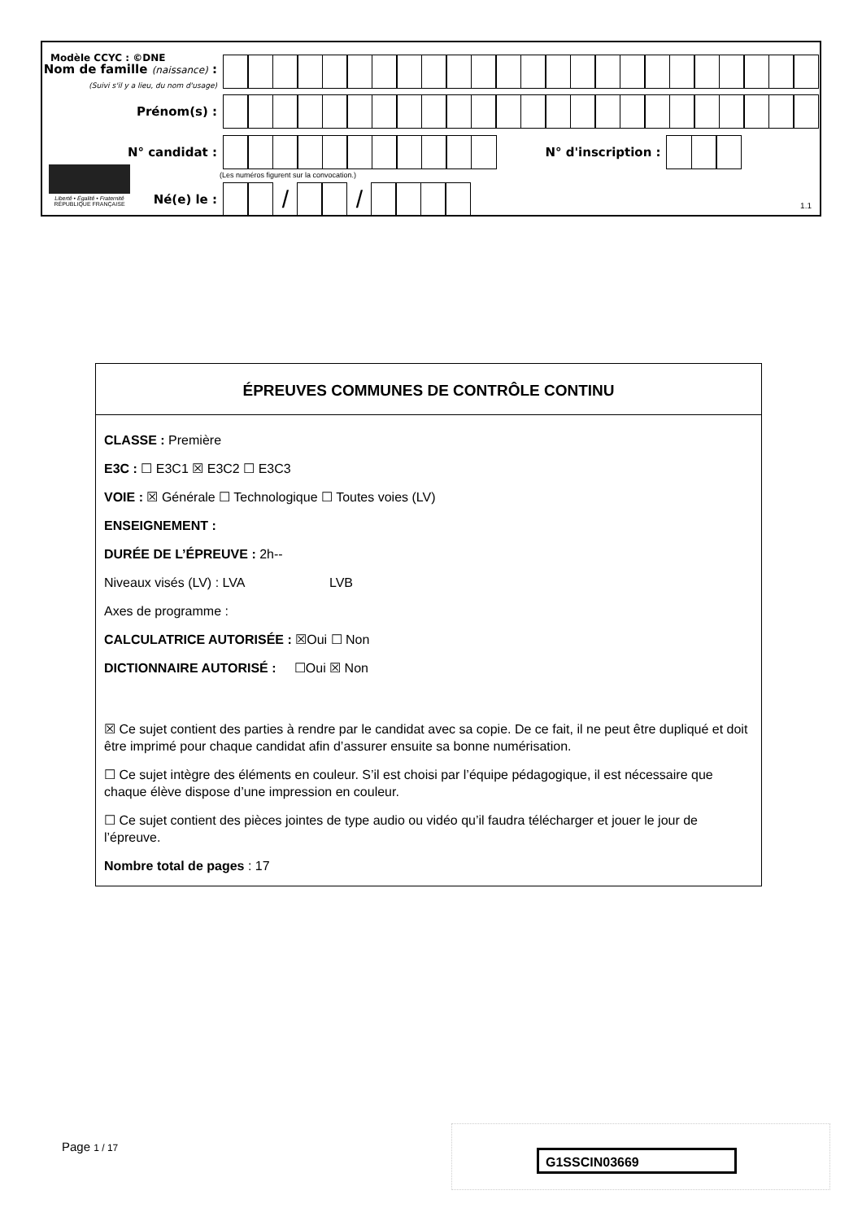Modèle CCYC : ©DNE
Nom de famille (naissance) :
(Suivi s'il y a lieu, du nom d'usage)
Prénom(s) :
N° candidat :
N° d'inscription :
(Les numéros figurent sur la convocation.)
Liberté • Égalité • Fraternité
RÉPUBLIQUE FRANÇAISE
Né(e) le :
/ /
1.1
ÉPREUVES COMMUNES DE CONTRÔLE CONTINU
CLASSE : Première
E3C : ☐ E3C1 ☒ E3C2 ☐ E3C3
VOIE : ☒ Générale ☐ Technologique ☐ Toutes voies (LV)
ENSEIGNEMENT :
DURÉE DE L’ÉPREUVE : 2h--
Niveaux visés (LV) : LVA LVB
Axes de programme :
CALCULATRICE AUTORISÉE : ☒Oui ☐ Non
DICTIONNAIRE AUTORISÉ : ☐Oui ☒ Non
☒ Ce sujet contient des parties à rendre par le candidat avec sa copie. De ce fait, il ne peut être dupliqué et doit être imprimé pour chaque candidat afin d’assurer ensuite sa bonne numérisation.
☐ Ce sujet intègre des éléments en couleur. S’il est choisi par l’équipe pédagogique, il est nécessaire que chaque élève dispose d’une impression en couleur.
☐ Ce sujet contient des pièces jointes de type audio ou vidéo qu’il faudra télécharger et jouer le jour de l’épreuve.
Nombre total de pages : 17
Page 1 / 17
G1SSCIN03669